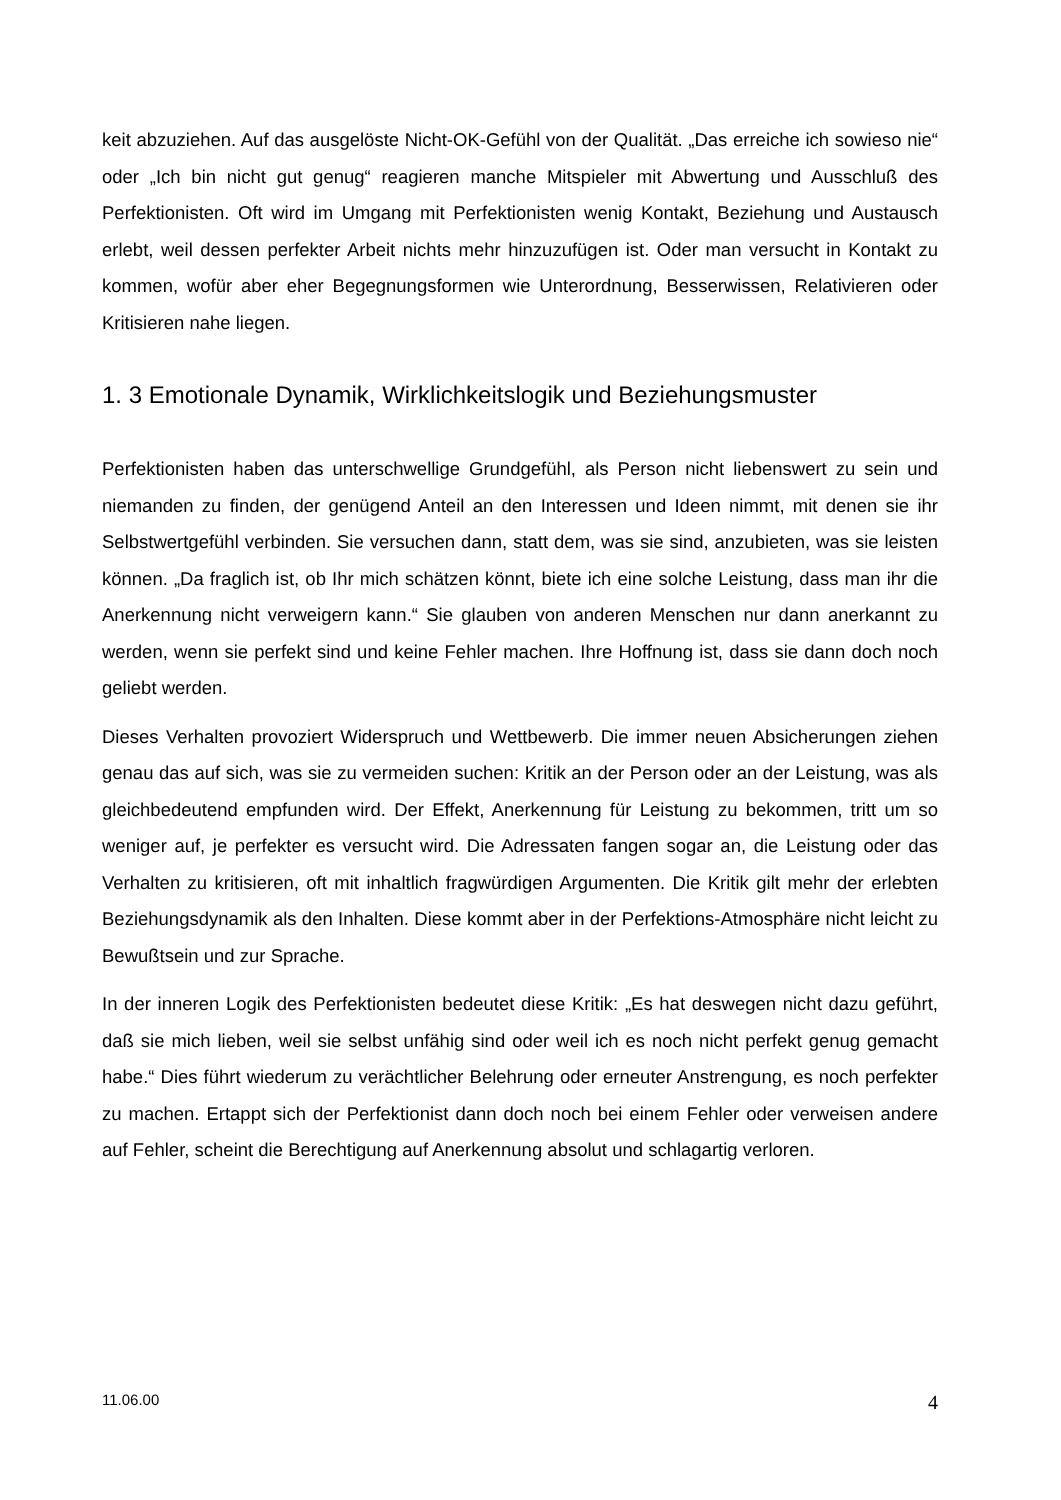keit abzuziehen. Auf das ausgelöste Nicht-OK-Gefühl von der Qualität. „Das erreiche ich sowieso nie“ oder „Ich bin nicht gut genug“ reagieren manche Mitspieler mit Abwertung und Ausschluß des Perfektionisten. Oft wird im Umgang mit Perfektionisten wenig Kontakt, Beziehung und Austausch erlebt, weil dessen perfekter Arbeit nichts mehr hinzuzufügen ist. Oder man versucht in Kontakt zu kommen, wofür aber eher Begegnungsformen wie Unterordnung, Besserwissen, Relativieren oder Kritisieren nahe liegen.
1. 3 Emotionale Dynamik, Wirklichkeitslogik und Beziehungsmuster
Perfektionisten haben das unterschwellige Grundgefühl, als Person nicht liebenswert zu sein und niemanden zu finden, der genügend Anteil an den Interessen und Ideen nimmt, mit denen sie ihr Selbstwertgefühl verbinden. Sie versuchen dann, statt dem, was sie sind, anzubieten, was sie leisten können. „Da fraglich ist, ob Ihr mich schätzen könnt, biete ich eine solche Leistung, dass man ihr die Anerkennung nicht verweigern kann.“ Sie glauben von anderen Menschen nur dann anerkannt zu werden, wenn sie perfekt sind und keine Fehler machen. Ihre Hoffnung ist, dass sie dann doch noch geliebt werden.
Dieses Verhalten provoziert Widerspruch und Wettbewerb. Die immer neuen Absicherungen ziehen genau das auf sich, was sie zu vermeiden suchen: Kritik an der Person oder an der Leistung, was als gleichbedeutend empfunden wird. Der Effekt, Anerkennung für Leistung zu bekommen, tritt um so weniger auf, je perfekter es versucht wird. Die Adressaten fangen sogar an, die Leistung oder das Verhalten zu kritisieren, oft mit inhaltlich fragwürdigen Argumenten. Die Kritik gilt mehr der erlebten Beziehungsdynamik als den Inhalten. Diese kommt aber in der Perfektions-Atmosphäre nicht leicht zu Bewußtsein und zur Sprache.
In der inneren Logik des Perfektionisten bedeutet diese Kritik: „Es hat deswegen nicht dazu geführt, daß sie mich lieben, weil sie selbst unfähig sind oder weil ich es noch nicht perfekt genug gemacht habe.“ Dies führt wiederum zu verächtlicher Belehrung oder erneuter Anstrengung, es noch perfekter zu machen. Ertappt sich der Perfektionist dann doch noch bei einem Fehler oder verweisen andere auf Fehler, scheint die Berechtigung auf Anerkennung absolut und schlagartig verloren.
11.06.00 4